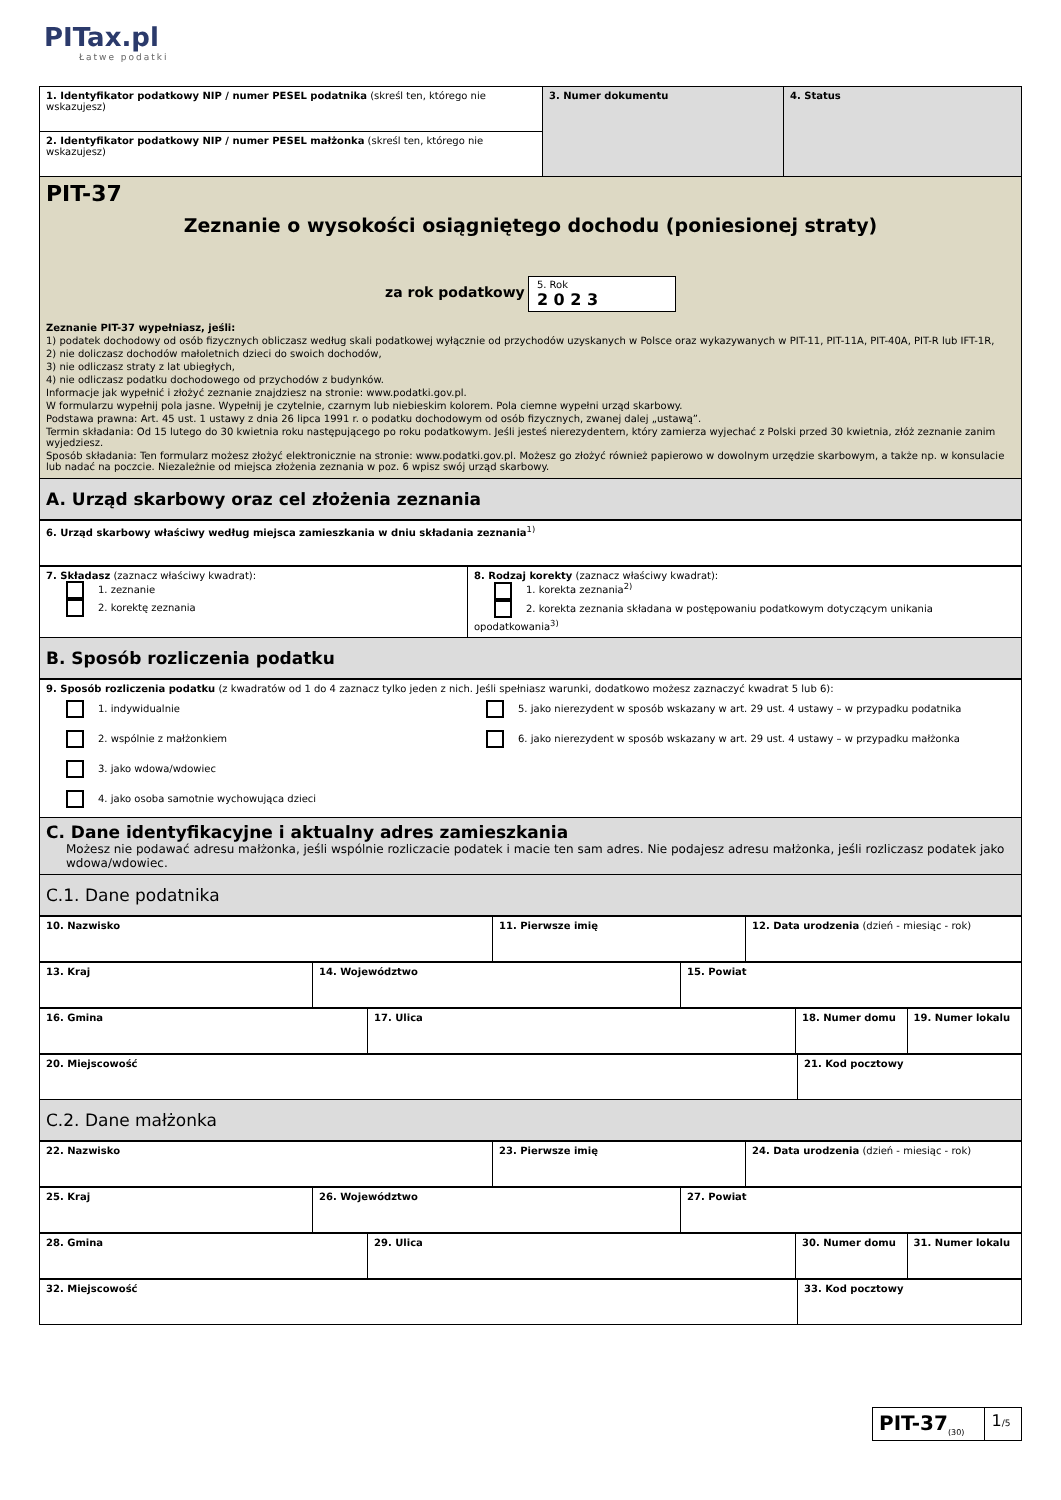PITax.pl
Łatwe podatki
| 1. Identyfikator podatkowy NIP / numer PESEL podatnika (skreśl ten, którego nie wskazujesz) | 3. Numer dokumentu | 4. Status |
| 2. Identyfikator podatkowy NIP / numer PESEL małżonka (skreśl ten, którego nie wskazujesz) | | |
PIT-37
Zeznanie o wysokości osiągniętego dochodu (poniesionej straty)
za rok podatkowy 5. Rok
2 0 2 3
Zeznanie PIT-37 wypełniasz, jeśli:
1) podatek dochodowy od osób fizycznych obliczasz według skali podatkowej wyłącznie od przychodów uzyskanych w Polsce oraz wykazywanych w PIT-11, PIT-11A, PIT-40A, PIT-R lub IFT-1R,
2) nie doliczasz dochodów małoletnich dzieci do swoich dochodów,
3) nie odliczasz straty z lat ubiegłych,
4) nie odliczasz podatku dochodowego od przychodów z budynków.
Informacje jak wypełnić i złożyć zeznanie znajdziesz na stronie: www.podatki.gov.pl.
W formularzu wypełnij pola jasne. Wypełnij je czytelnie, czarnym lub niebieskim kolorem. Pola ciemne wypełni urząd skarbowy.
Podstawa prawna: Art. 45 ust. 1 ustawy z dnia 26 lipca 1991 r. o podatku dochodowym od osób fizycznych, zwanej dalej „ustawą”.
Termin składania: Od 15 lutego do 30 kwietnia roku następującego po roku podatkowym. Jeśli jesteś nierezydentem, który zamierza wyjechać z Polski przed 30 kwietnia, złóż zeznanie zanim wyjedziesz.
Sposób składania: Ten formularz możesz złożyć elektronicznie na stronie: www.podatki.gov.pl. Możesz go złożyć również papierowo w dowolnym urzędzie skarbowym, a także np. w konsulacie lub nadać na poczcie. Niezależnie od miejsca złożenia zeznania w poz. 6 wpisz swój urząd skarbowy.
A. Urząd skarbowy oraz cel złożenia zeznania
| 6. Urząd skarbowy właściwy według miejsca zamieszkania w dniu składania zeznania<sup>1)</sup> |
| 7. Składasz (zaznacz właściwy kwadrat): 1. zeznanie 2. korektę zeznania | 8. Rodzaj korekty (zaznacz właściwy kwadrat): 1. korekta zeznania<sup>2)</sup> 2. korekta zeznania składana w postępowaniu podatkowym dotyczącym unikania opodatkowania<sup>3)</sup> |
B. Sposób rozliczenia podatku
| 9. Sposób rozliczenia podatku (z kwadratów od 1 do 4 zaznacz tylko jeden z nich. Jeśli spełniasz warunki, dodatkowo możesz zaznaczyć kwadrat 5 lub 6): 1. indywidualnie 2. wspólnie z małżonkiem 3. jako wdowa/wdowiec 4. jako osoba samotnie wychowująca dzieci 5. jako nierezydent w sposób wskazany w art. 29 ust. 4 ustawy – w przypadku podatnika 6. jako nierezydent w sposób wskazany w art. 29 ust. 4 ustawy – w przypadku małżonka |
C. Dane identyfikacyjne i aktualny adres zamieszkania
Możesz nie podawać adresu małżonka, jeśli wspólnie rozliczacie podatek i macie ten sam adres. Nie podajesz adresu małżonka, jeśli rozliczasz podatek jako wdowa/wdowiec.
C.1. Dane podatnika
| 10. Nazwisko | 11. Pierwsze imię | 12. Data urodzenia (dzień - miesiąc - rok) |
| 13. Kraj | 14. Województwo | 15. Powiat |
| 16. Gmina | 17. Ulica | 18. Numer domu | 19. Numer lokalu |
| 20. Miejscowość | 21. Kod pocztowy |
C.2. Dane małżonka
| 22. Nazwisko | 23. Pierwsze imię | 24. Data urodzenia (dzień - miesiąc - rok) |
| 25. Kraj | 26. Województwo | 27. Powiat |
| 28. Gmina | 29. Ulica | 30. Numer domu | 31. Numer lokalu |
| 32. Miejscowość | 33. Kod pocztowy |
| PIT-37<sub>(30)</sub> | 1 /5 |